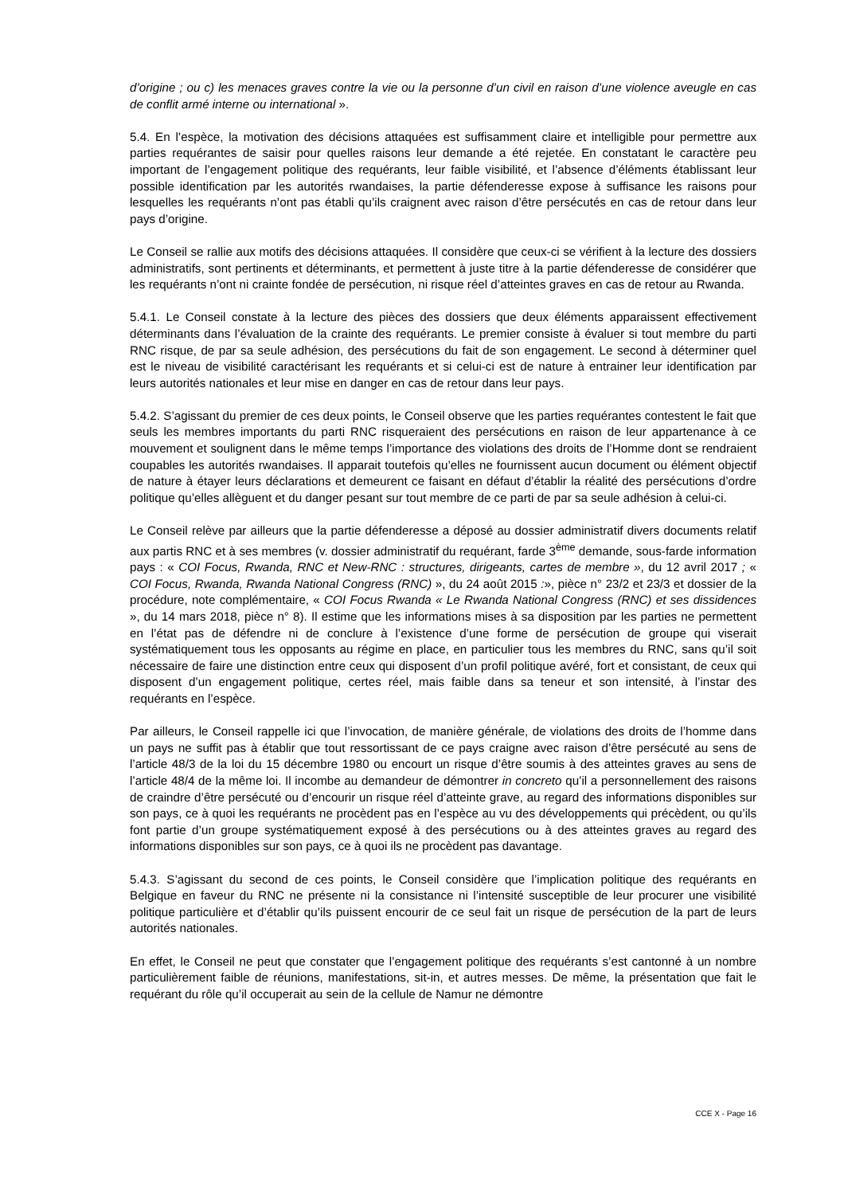d’origine ; ou c) les menaces graves contre la vie ou la personne d’un civil en raison d’une violence aveugle en cas de conflit armé interne ou international ».
5.4. En l’espèce, la motivation des décisions attaquées est suffisamment claire et intelligible pour permettre aux parties requérantes de saisir pour quelles raisons leur demande a été rejetée. En constatant le caractère peu important de l’engagement politique des requérants, leur faible visibilité, et l’absence d’éléments établissant leur possible identification par les autorités rwandaises, la partie défenderesse expose à suffisance les raisons pour lesquelles les requérants n’ont pas établi qu’ils craignent avec raison d’être persécutés en cas de retour dans leur pays d’origine.
Le Conseil se rallie aux motifs des décisions attaquées. Il considère que ceux-ci se vérifient à la lecture des dossiers administratifs, sont pertinents et déterminants, et permettent à juste titre à la partie défenderesse de considérer que les requérants n’ont ni crainte fondée de persécution, ni risque réel d’atteintes graves en cas de retour au Rwanda.
5.4.1. Le Conseil constate à la lecture des pièces des dossiers que deux éléments apparaissent effectivement déterminants dans l’évaluation de la crainte des requérants. Le premier consiste à évaluer si tout membre du parti RNC risque, de par sa seule adhésion, des persécutions du fait de son engagement. Le second à déterminer quel est le niveau de visibilité caractérisant les requérants et si celui-ci est de nature à entrainer leur identification par leurs autorités nationales et leur mise en danger en cas de retour dans leur pays.
5.4.2. S’agissant du premier de ces deux points, le Conseil observe que les parties requérantes contestent le fait que seuls les membres importants du parti RNC risqueraient des persécutions en raison de leur appartenance à ce mouvement et soulignent dans le même temps l’importance des violations des droits de l’Homme dont se rendraient coupables les autorités rwandaises. Il apparait toutefois qu’elles ne fournissent aucun document ou élément objectif de nature à étayer leurs déclarations et demeurent ce faisant en défaut d’établir la réalité des persécutions d’ordre politique qu’elles allèguent et du danger pesant sur tout membre de ce parti de par sa seule adhésion à celui-ci.
Le Conseil relève par ailleurs que la partie défenderesse a déposé au dossier administratif divers documents relatif aux partis RNC et à ses membres (v. dossier administratif du requérant, farde 3<sup>ème</sup> demande, sous-farde information pays : « COI Focus, Rwanda, RNC et New-RNC : structures, dirigeants, cartes de membre », du 12 avril 2017 ; « COI Focus, Rwanda, Rwanda National Congress (RNC) », du 24 août 2015 :», pièce n° 23/2 et 23/3 et dossier de la procédure, note complémentaire, « COI Focus Rwanda « Le Rwanda National Congress (RNC) et ses dissidences », du 14 mars 2018, pièce n° 8). Il estime que les informations mises à sa disposition par les parties ne permettent en l’état pas de défendre ni de conclure à l’existence d’une forme de persécution de groupe qui viserait systématiquement tous les opposants au régime en place, en particulier tous les membres du RNC, sans qu’il soit nécessaire de faire une distinction entre ceux qui disposent d’un profil politique avéré, fort et consistant, de ceux qui disposent d’un engagement politique, certes réel, mais faible dans sa teneur et son intensité, à l’instar des requérants en l’espèce.
Par ailleurs, le Conseil rappelle ici que l’invocation, de manière générale, de violations des droits de l’homme dans un pays ne suffit pas à établir que tout ressortissant de ce pays craigne avec raison d’être persécuté au sens de l’article 48/3 de la loi du 15 décembre 1980 ou encourt un risque d’être soumis à des atteintes graves au sens de l’article 48/4 de la même loi. Il incombe au demandeur de démontrer in concreto qu’il a personnellement des raisons de craindre d’être persécuté ou d’encourir un risque réel d’atteinte grave, au regard des informations disponibles sur son pays, ce à quoi les requérants ne procèdent pas en l’espèce au vu des développements qui précèdent, ou qu’ils font partie d’un groupe systématiquement exposé à des persécutions ou à des atteintes graves au regard des informations disponibles sur son pays, ce à quoi ils ne procèdent pas davantage.
5.4.3. S’agissant du second de ces points, le Conseil considère que l’implication politique des requérants en Belgique en faveur du RNC ne présente ni la consistance ni l’intensité susceptible de leur procurer une visibilité politique particulière et d’établir qu’ils puissent encourir de ce seul fait un risque de persécution de la part de leurs autorités nationales.
En effet, le Conseil ne peut que constater que l’engagement politique des requérants s’est cantonné à un nombre particulièrement faible de réunions, manifestations, sit-in, et autres messes. De même, la présentation que fait le requérant du rôle qu’il occuperait au sein de la cellule de Namur ne démontre
CCE X - Page 16